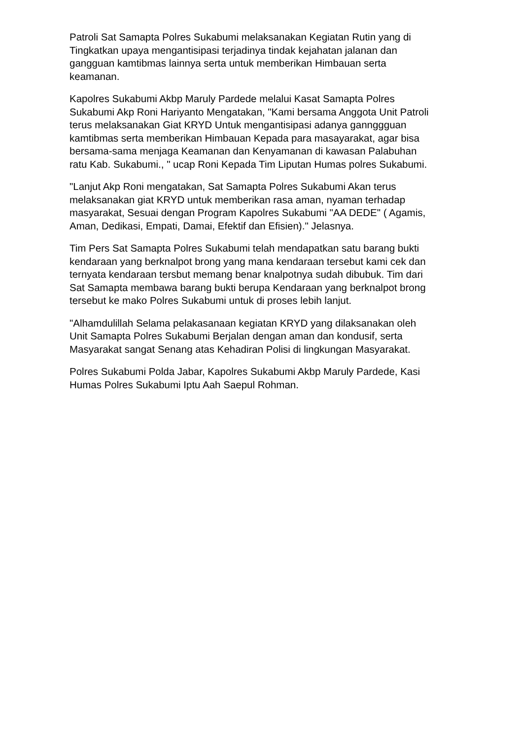Patroli Sat Samapta Polres Sukabumi melaksanakan Kegiatan Rutin yang di Tingkatkan upaya mengantisipasi terjadinya tindak kejahatan jalanan dan gangguan kamtibmas lainnya serta untuk memberikan Himbauan serta keamanan.
Kapolres Sukabumi Akbp Maruly Pardede melalui Kasat Samapta Polres Sukabumi Akp Roni Hariyanto Mengatakan, "Kami bersama Anggota Unit Patroli terus melaksanakan Giat KRYD Untuk mengantisipasi adanya gannggguan kamtibmas serta memberikan Himbauan Kepada para masayarakat, agar bisa bersama-sama menjaga Keamanan dan Kenyamanan di kawasan Palabuhan ratu Kab. Sukabumi., " ucap Roni Kepada Tim Liputan Humas polres Sukabumi.
"Lanjut Akp Roni mengatakan, Sat Samapta Polres Sukabumi Akan terus melaksanakan giat KRYD untuk memberikan rasa aman, nyaman terhadap masyarakat, Sesuai dengan Program Kapolres Sukabumi "AA DEDE" ( Agamis, Aman, Dedikasi, Empati, Damai, Efektif dan Efisien)." Jelasnya.
Tim Pers Sat Samapta Polres Sukabumi telah mendapatkan satu barang bukti kendaraan yang berknalpot brong yang mana kendaraan tersebut kami cek dan ternyata kendaraan tersbut memang benar knalpotnya sudah dibubuk. Tim dari Sat Samapta membawa barang bukti berupa Kendaraan yang berknalpot brong tersebut ke mako Polres Sukabumi untuk di proses lebih lanjut.
"Alhamdulillah Selama pelakasanaan kegiatan KRYD yang dilaksanakan oleh Unit Samapta Polres Sukabumi Berjalan dengan aman dan kondusif, serta Masyarakat sangat Senang atas Kehadiran Polisi di lingkungan Masyarakat.
Polres Sukabumi Polda Jabar, Kapolres Sukabumi Akbp Maruly Pardede, Kasi Humas Polres Sukabumi Iptu Aah Saepul Rohman.